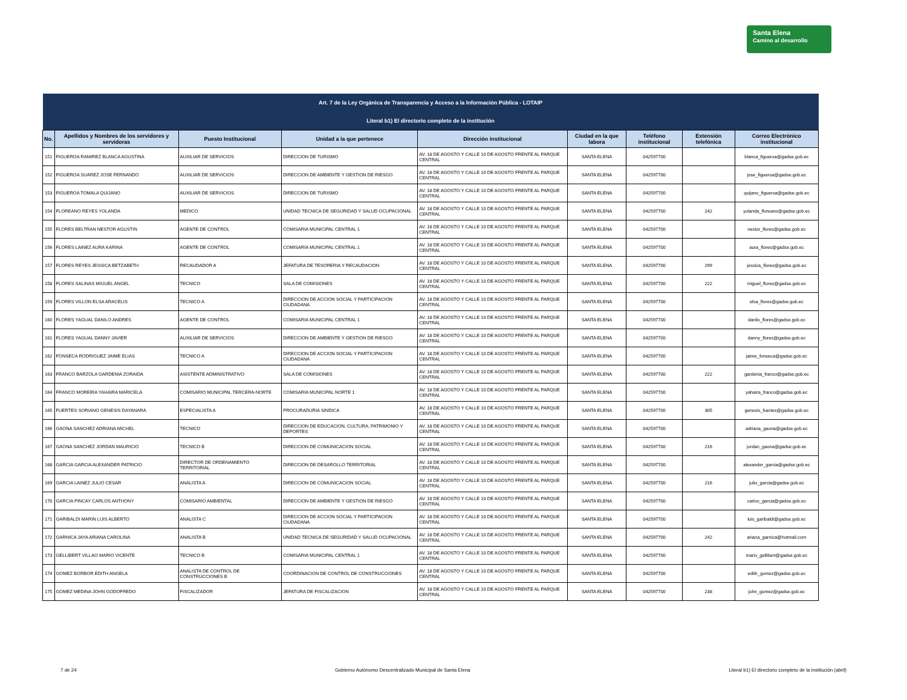Santa Elena
Camino al desarrollo
| Art. 7 de la Ley Orgánica de Transparencia y Acceso a la Información Pública - LOTAIP | | | | | | | | |
| Literal b1) El directorio completo de la institución | | | | | | | | |
| No. | Apellidos y Nombres de los servidores y servidoras | Puesto Institucional | Unidad a la que pertenece | Dirección institucional | Ciudad en la que labora | Teléfono institucional | Extensión telefónica | Correo Electrónico institucional |
| 151 | FIGUEROA RAMIREZ BLANCA AGUSTINA | AUXILIAR DE SERVICIOS | DIRECCION DE TURISMO | AV. 18 DE AGOSTO Y CALLE 10 DE AGOSTO FRENTE AL PARQUE CENTRAL | SANTA ELENA | 042597700 | | blanca_figueroa@gadse.gob.ec |
| 152 | FIGUEROA SUAREZ JOSE FERNANDO | AUXILIAR DE SERVICIOS | DIRECCION DE AMBIENTE Y GESTION DE RIESGO | AV. 18 DE AGOSTO Y CALLE 10 DE AGOSTO FRENTE AL PARQUE CENTRAL | SANTA ELENA | 042597700 | | jose_figueroa@gadse.gob.ec |
| 153 | FIGUEROA TOMALA QUIJANO | AUXILIAR DE SERVICIOS | DIRECCION DE TURISMO | AV. 18 DE AGOSTO Y CALLE 10 DE AGOSTO FRENTE AL PARQUE CENTRAL | SANTA ELENA | 042597700 | | quijano_figueroa@gadse.gob.ec |
| 154 | FLOREANO REYES YOLANDA | MEDICO | UNIDAD TECNICA DE SEGURIDAD Y SALUD OCUPACIONAL | AV. 18 DE AGOSTO Y CALLE 10 DE AGOSTO FRENTE AL PARQUE CENTRAL | SANTA ELENA | 042597700 | 242 | yolanda_floreano@gadse.gob.ec |
| 155 | FLORES BELTRAN NESTOR AGUSTIN | AGENTE DE CONTROL | COMISARIA MUNICIPAL CENTRAL 1 | AV. 18 DE AGOSTO Y CALLE 10 DE AGOSTO FRENTE AL PARQUE CENTRAL | SANTA ELENA | 042597700 | | nestor_flores@gadse.gob.ec |
| 156 | FLORES LAINEZ AURA KARINA | AGENTE DE CONTROL | COMISARIA MUNICIPAL CENTRAL 1 | AV. 18 DE AGOSTO Y CALLE 10 DE AGOSTO FRENTE AL PARQUE CENTRAL | SANTA ELENA | 042597700 | | aura_flores@gadse.gob.ec |
| 157 | FLORES REYES JESSICA BETZABETH | RECAUDADOR A | JEFATURA DE TESORERIA Y RECAUDACION | AV. 18 DE AGOSTO Y CALLE 10 DE AGOSTO FRENTE AL PARQUE CENTRAL | SANTA ELENA | 042597700 | 299 | jessica_flores@gadse.gob.ec |
| 158 | FLORES SALINAS MIGUEL ANGEL | TECNICO | SALA DE COMISIONES | AV. 18 DE AGOSTO Y CALLE 10 DE AGOSTO FRENTE AL PARQUE CENTRAL | SANTA ELENA | 042597700 | 222 | miguel_flores@gadse.gob.ec |
| 159 | FLORES VILLON ELSA ARACELIS | TECNICO A | DIRECCION DE ACCION SOCIAL Y PARTICIPACION CIUDADANA | AV. 18 DE AGOSTO Y CALLE 10 DE AGOSTO FRENTE AL PARQUE CENTRAL | SANTA ELENA | 042597700 | | elsa_flores@gadse.gob.ec |
| 160 | FLORES YAGUAL DANILO ANDRES | AGENTE DE CONTROL | COMISARIA MUNICIPAL CENTRAL 1 | AV. 18 DE AGOSTO Y CALLE 10 DE AGOSTO FRENTE AL PARQUE CENTRAL | SANTA ELENA | 042597700 | | danilo_flores@gadse.gob.ec |
| 161 | FLORES YAGUAL DANNY JAVIER | AUXILIAR DE SERVICIOS | DIRECCION DE AMBIENTE Y GESTION DE RIESGO | AV. 18 DE AGOSTO Y CALLE 10 DE AGOSTO FRENTE AL PARQUE CENTRAL | SANTA ELENA | 042597700 | | danny_flores@gadse.gob.ec |
| 162 | FONSECA RODRIGUEZ JAIME ELIAS | TECNICO A | DIRECCION DE ACCION SOCIAL Y PARTICIPACION CIUDADANA | AV. 18 DE AGOSTO Y CALLE 10 DE AGOSTO FRENTE AL PARQUE CENTRAL | SANTA ELENA | 042597700 | | jaime_fonseca@gadse.gob.ec |
| 163 | FRANCO BARZOLA GARDENIA ZORAIDA | ASISTENTE ADMINISTRATIVO | SALA DE COMISIONES | AV. 18 DE AGOSTO Y CALLE 10 DE AGOSTO FRENTE AL PARQUE CENTRAL | SANTA ELENA | 042597700 | 222 | gardenia_franco@gadse.gob.ec |
| 164 | FRANCO MOREIRA YAHAIRA MARICELA | COMISARIO MUNICIPAL TERCERA-NORTE | COMISARIA MUNICIPAL NORTE 1 | AV. 18 DE AGOSTO Y CALLE 10 DE AGOSTO FRENTE AL PARQUE CENTRAL | SANTA ELENA | 042597700 | | yahaira_franco@gadse.gob.ec |
| 165 | FUERTES SORIANO GENESIS DAYANARA | ESPECIALISTA A | PROCURADURIA SINDICA | AV. 18 DE AGOSTO Y CALLE 10 DE AGOSTO FRENTE AL PARQUE CENTRAL | SANTA ELENA | 042597700 | 305 | genesis_fuertes@gadse.gob.ec |
| 166 | GAONA SANCHEZ ADRIANA MICHEL | TECNICO | DIRECCION DE EDUCACION, CULTURA, PATRIMONIO Y DEPORTES | AV. 18 DE AGOSTO Y CALLE 10 DE AGOSTO FRENTE AL PARQUE CENTRAL | SANTA ELENA | 042597700 | | adriana_gaona@gadse.gob.ec |
| 167 | GAONA SANCHEZ JORDAN MAURICIO | TECNICO B | DIRECCION DE COMUNICACION SOCIAL | AV. 18 DE AGOSTO Y CALLE 10 DE AGOSTO FRENTE AL PARQUE CENTRAL | SANTA ELENA | 042597700 | 216 | jordan_gaona@gadse.gob.ec |
| 168 | GARCIA GARCIA ALEXANDER PATRICIO | DIRECTOR DE ORDENAMIENTO TERRITORIAL | DIRECCION DE DESAROLLO TERRITORIAL | AV. 18 DE AGOSTO Y CALLE 10 DE AGOSTO FRENTE AL PARQUE CENTRAL | SANTA ELENA | 042597700 | | alexander_garcia@gadse.gob.ec |
| 169 | GARCIA LAINEZ JULIO CESAR | ANALISTA A | DIRECCION DE COMUNICACION SOCIAL | AV. 18 DE AGOSTO Y CALLE 10 DE AGOSTO FRENTE AL PARQUE CENTRAL | SANTA ELENA | 042597700 | 216 | julio_garcia@gadse.gob.ec |
| 170 | GARCIA PINCAY CARLOS ANTHONY | COMISARIO AMBIENTAL | DIRECCION DE AMBIENTE Y GESTION DE RIESGO | AV. 18 DE AGOSTO Y CALLE 10 DE AGOSTO FRENTE AL PARQUE CENTRAL | SANTA ELENA | 042597700 | | carlos_garcia@gadse.gob.ec |
| 171 | GARIBALDI MARIN LUIS ALBERTO | ANALISTA C | DIRECCION DE ACCION SOCIAL Y PARTICIPACION CIUDADANA | AV. 18 DE AGOSTO Y CALLE 10 DE AGOSTO FRENTE AL PARQUE CENTRAL | SANTA ELENA | 042597700 | | luis_garibaldi@gadse.gob.ec |
| 172 | GARNICA JAYA ARIANA CAROLINA | ANALISTA B | UNIDAD TECNICA DE SEGURIDAD Y SALUD OCUPACIONAL | AV. 18 DE AGOSTO Y CALLE 10 DE AGOSTO FRENTE AL PARQUE CENTRAL | SANTA ELENA | 042597700 | 242 | ariana_garnica@hotmail.com |
| 173 | GELLIBERT VILLAO MARIO VICENTE | TECNICO B | COMISARIA MUNICIPAL CENTRAL 1 | AV. 18 DE AGOSTO Y CALLE 10 DE AGOSTO FRENTE AL PARQUE CENTRAL | SANTA ELENA | 042597700 | | mario_gellibert@gadse.gob.ec |
| 174 | GOMEZ BORBOR EDITH ANGELA | ANALISTA DE CONTROL DE CONSTRUCCIONES B | COORDINACION DE CONTROL DE CONSTRUCCIONES | AV. 18 DE AGOSTO Y CALLE 10 DE AGOSTO FRENTE AL PARQUE CENTRAL | SANTA ELENA | 042597700 | | edith_gomez@gadse.gob.ec |
| 175 | GOMEZ MEDINA JOHN GODOFREDO | FISCALIZADOR | JEFATURA DE FISCALIZACION | AV. 18 DE AGOSTO Y CALLE 10 DE AGOSTO FRENTE AL PARQUE CENTRAL | SANTA ELENA | 042597700 | 238 | john_gomez@gadse.gob.ec |
7 de 24 Gobierno Autónomo Descentralizado Municipal de Santa Elena Literal b1) El directorio completo de la institución (abril)